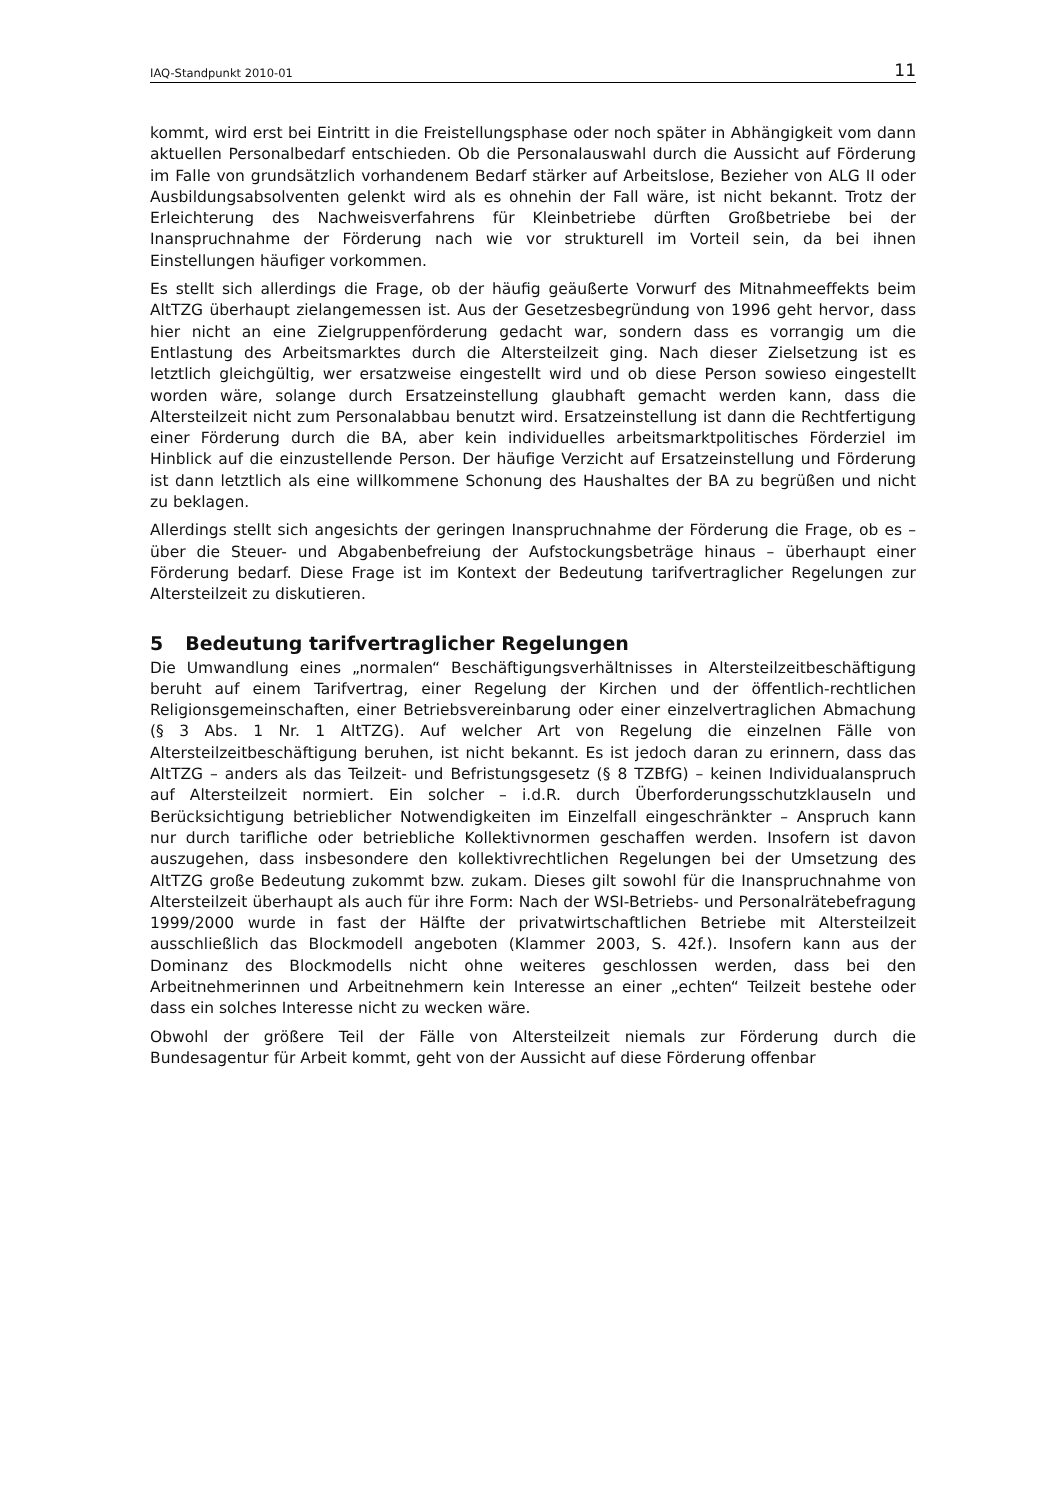IAQ-Standpunkt 2010-01 11
kommt, wird erst bei Eintritt in die Freistellungsphase oder noch später in Abhängigkeit vom dann aktuellen Personalbedarf entschieden. Ob die Personalauswahl durch die Aussicht auf Förderung im Falle von grundsätzlich vorhandenem Bedarf stärker auf Arbeitslose, Bezieher von ALG II oder Ausbildungsabsolventen gelenkt wird als es ohnehin der Fall wäre, ist nicht bekannt. Trotz der Erleichterung des Nachweisverfahrens für Kleinbetriebe dürften Großbetriebe bei der Inanspruchnahme der Förderung nach wie vor strukturell im Vorteil sein, da bei ihnen Einstellungen häufiger vorkommen.
Es stellt sich allerdings die Frage, ob der häufig geäußerte Vorwurf des Mitnahmeeffekts beim AltTZG überhaupt zielangemessen ist. Aus der Gesetzesbegründung von 1996 geht hervor, dass hier nicht an eine Zielgruppenförderung gedacht war, sondern dass es vorrangig um die Entlastung des Arbeitsmarktes durch die Altersteilzeit ging. Nach dieser Zielsetzung ist es letztlich gleichgültig, wer ersatzweise eingestellt wird und ob diese Person sowieso eingestellt worden wäre, solange durch Ersatzeinstellung glaubhaft gemacht werden kann, dass die Altersteilzeit nicht zum Personalabbau benutzt wird. Ersatzeinstellung ist dann die Rechtfertigung einer Förderung durch die BA, aber kein individuelles arbeitsmarktpolitisches Förderziel im Hinblick auf die einzustellende Person. Der häufige Verzicht auf Ersatzeinstellung und Förderung ist dann letztlich als eine willkommene Schonung des Haushaltes der BA zu begrüßen und nicht zu beklagen.
Allerdings stellt sich angesichts der geringen Inanspruchnahme der Förderung die Frage, ob es – über die Steuer- und Abgabenbefreiung der Aufstockungsbeträge hinaus – überhaupt einer Förderung bedarf. Diese Frage ist im Kontext der Bedeutung tarifvertraglicher Regelungen zur Altersteilzeit zu diskutieren.
5 Bedeutung tarifvertraglicher Regelungen
Die Umwandlung eines „normalen“ Beschäftigungsverhältnisses in Altersteilzeitbeschäftigung beruht auf einem Tarifvertrag, einer Regelung der Kirchen und der öffentlich-rechtlichen Religionsgemeinschaften, einer Betriebsvereinbarung oder einer einzelvertraglichen Abmachung (§ 3 Abs. 1 Nr. 1 AltTZG). Auf welcher Art von Regelung die einzelnen Fälle von Altersteilzeitbeschäftigung beruhen, ist nicht bekannt. Es ist jedoch daran zu erinnern, dass das AltTZG – anders als das Teilzeit- und Befristungsgesetz (§ 8 TZBfG) – keinen Individualanspruch auf Altersteilzeit normiert. Ein solcher – i.d.R. durch Überforderungsschutzklauseln und Berücksichtigung betrieblicher Notwendigkeiten im Einzelfall eingeschränkter – Anspruch kann nur durch tarifliche oder betriebliche Kollektivnormen geschaffen werden. Insofern ist davon auszugehen, dass insbesondere den kollektivrechtlichen Regelungen bei der Umsetzung des AltTZG große Bedeutung zukommt bzw. zukam. Dieses gilt sowohl für die Inanspruchnahme von Altersteilzeit überhaupt als auch für ihre Form: Nach der WSI-Betriebs- und Personalrätebefragung 1999/2000 wurde in fast der Hälfte der privatwirtschaftlichen Betriebe mit Altersteilzeit ausschließlich das Blockmodell angeboten (Klammer 2003, S. 42f.). Insofern kann aus der Dominanz des Blockmodells nicht ohne weiteres geschlossen werden, dass bei den Arbeitnehmerinnen und Arbeitnehmern kein Interesse an einer „echten“ Teilzeit bestehe oder dass ein solches Interesse nicht zu wecken wäre.
Obwohl der größere Teil der Fälle von Altersteilzeit niemals zur Förderung durch die Bundesagentur für Arbeit kommt, geht von der Aussicht auf diese Förderung offenbar